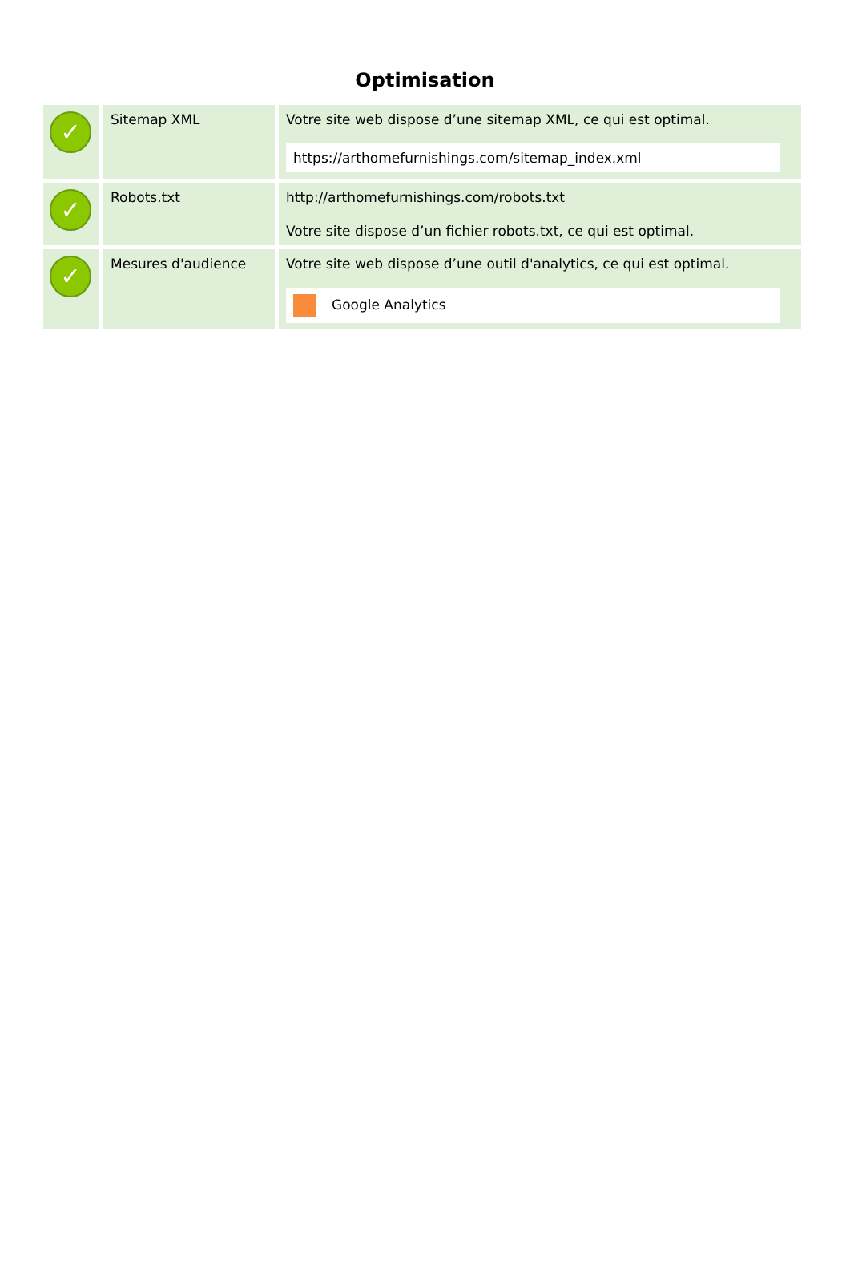Optimisation
| ✓ | Sitemap XML | Votre site web dispose d’une sitemap XML, ce qui est optimal. https://arthomefurnishings.com/sitemap_index.xml |
| ✓ | Robots.txt | http://arthomefurnishings.com/robots.txt Votre site dispose d’un fichier robots.txt, ce qui est optimal. |
| ✓ | Mesures d'audience | Votre site web dispose d’une outil d'analytics, ce qui est optimal. Google Analytics |